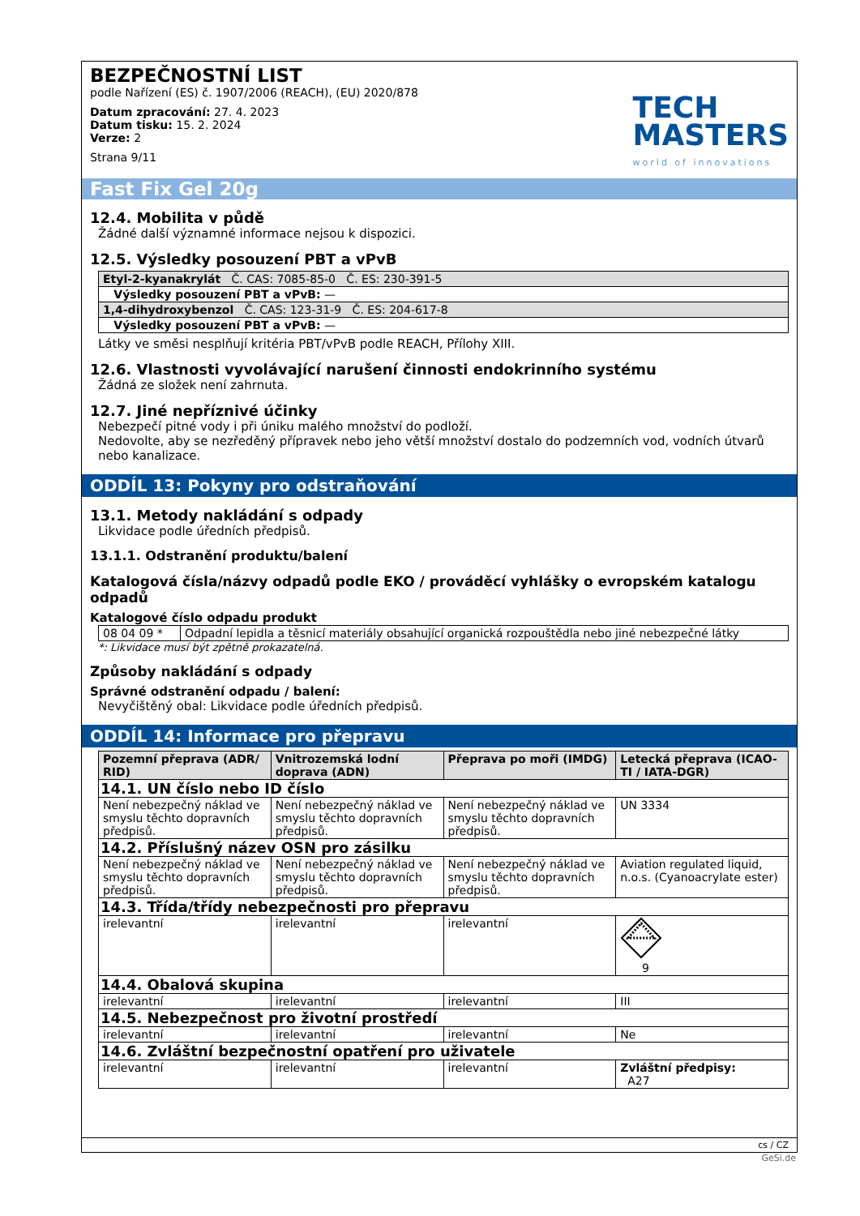BEZPEČNOSTNÍ LIST
podle Nařízení (ES) č. 1907/2006 (REACH), (EU) 2020/878
Datum zpracování: 27. 4. 2023
Datum tisku: 15. 2. 2024
Verze: 2
Strana 9/11
TECH
MASTERS
world of innovations
Fast Fix Gel 20g
12.4. Mobilita v půdě
Žádné další významné informace nejsou k dispozici.
12.5. Výsledky posouzení PBT a vPvB
| Etyl-2-kyanakrylát Č. CAS: 7085-85-0 Č. ES: 230-391-5 |
| Výsledky posouzení PBT a vPvB: — |
| 1,4-dihydroxybenzol Č. CAS: 123-31-9 Č. ES: 204-617-8 |
| Výsledky posouzení PBT a vPvB: — |
Látky ve směsi nesplňují kritéria PBT/vPvB podle REACH, Přílohy XIII.
12.6. Vlastnosti vyvolávající narušení činnosti endokrinního systému
Žádná ze složek není zahrnuta.
12.7. Jiné nepříznivé účinky
Nebezpečí pitné vody i při úniku malého množství do podloží.
Nedovolte, aby se nezředěný přípravek nebo jeho větší množství dostalo do podzemních vod, vodních útvarů nebo kanalizace.
ODDÍL 13: Pokyny pro odstraňování
13.1. Metody nakládání s odpady
Likvidace podle úředních předpisů.
13.1.1. Odstranění produktu/balení
Katalogová čísla/názvy odpadů podle EKO / prováděcí vyhlášky o evropském katalogu odpadů
Katalogové číslo odpadu produkt
| 08 04 09 * | Odpadní lepidla a těsnicí materiály obsahující organická rozpouštědla nebo jiné nebezpečné látky |
*: Likvidace musí být zpětně prokazatelná.
Způsoby nakládání s odpady
Správné odstranění odpadu / balení:
Nevyčištěný obal: Likvidace podle úředních předpisů.
ODDÍL 14: Informace pro přepravu
| Pozemní přeprava (ADR/ RID) | Vnitrozemská lodní doprava (ADN) | Přeprava po moři (IMDG) | Letecká přeprava (ICAO-TI / IATA-DGR) |
| --- | --- | --- | --- |
| 14.1. UN číslo nebo ID číslo | | | |
| Není nebezpečný náklad ve smyslu těchto dopravních předpisů. | Není nebezpečný náklad ve smyslu těchto dopravních předpisů. | Není nebezpečný náklad ve smyslu těchto dopravních předpisů. | UN 3334 |
| 14.2. Příslušný název OSN pro zásilku | | | |
| Není nebezpečný náklad ve smyslu těchto dopravních předpisů. | Není nebezpečný náklad ve smyslu těchto dopravních předpisů. | Není nebezpečný náklad ve smyslu těchto dopravních předpisů. | Aviation regulated liquid, n.o.s. (Cyanoacrylate ester) |
| 14.3. Třída/třídy nebezpečnosti pro přepravu | | | |
| irelevantní | irelevantní | irelevantní | 9 |
| 14.4. Obalová skupina | | | |
| irelevantní | irelevantní | irelevantní | III |
| 14.5. Nebezpečnost pro životní prostředí | | | |
| irelevantní | irelevantní | irelevantní | Ne |
| 14.6. Zvláštní bezpečnostní opatření pro uživatele | | | |
| irelevantní | irelevantní | irelevantní | Zvláštní předpisy: A27 |
cs / CZ
GeSi.de